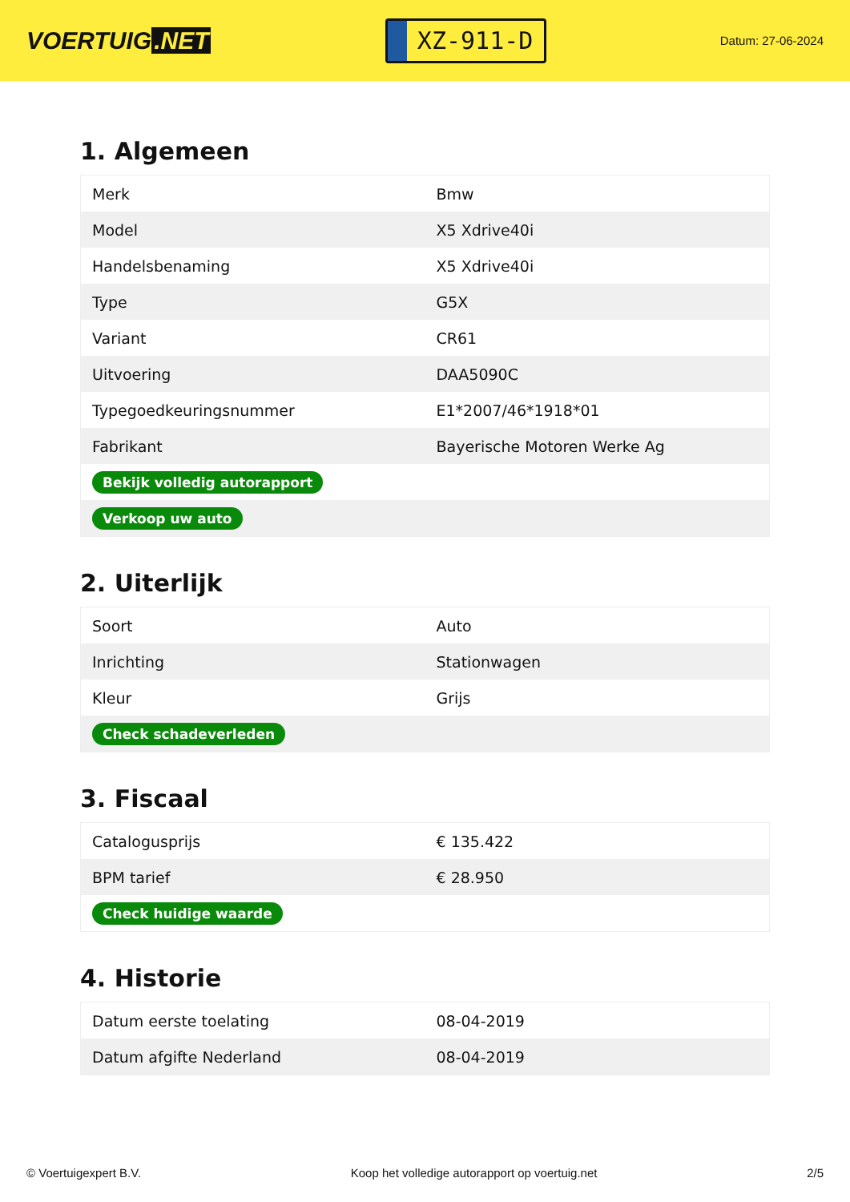VOERTUIG.NET
XZ-911-D
Datum: 27-06-2024
1. Algemeen
| Merk | Bmw |
| Model | X5 Xdrive40i |
| Handelsbenaming | X5 Xdrive40i |
| Type | G5X |
| Variant | CR61 |
| Uitvoering | DAA5090C |
| Typegoedkeuringsnummer | E1*2007/46*1918*01 |
| Fabrikant | Bayerische Motoren Werke Ag |
| Bekijk volledig autorapport | |
| Verkoop uw auto | |
2. Uiterlijk
| Soort | Auto |
| Inrichting | Stationwagen |
| Kleur | Grijs |
| Check schadeverleden | |
3. Fiscaal
| Catalogusprijs | € 135.422 |
| BPM tarief | € 28.950 |
| Check huidige waarde | |
4. Historie
| Datum eerste toelating | 08-04-2019 |
| Datum afgifte Nederland | 08-04-2019 |
© Voertuigexpert B.V. Koop het volledige autorapport op voertuig.net 2/5